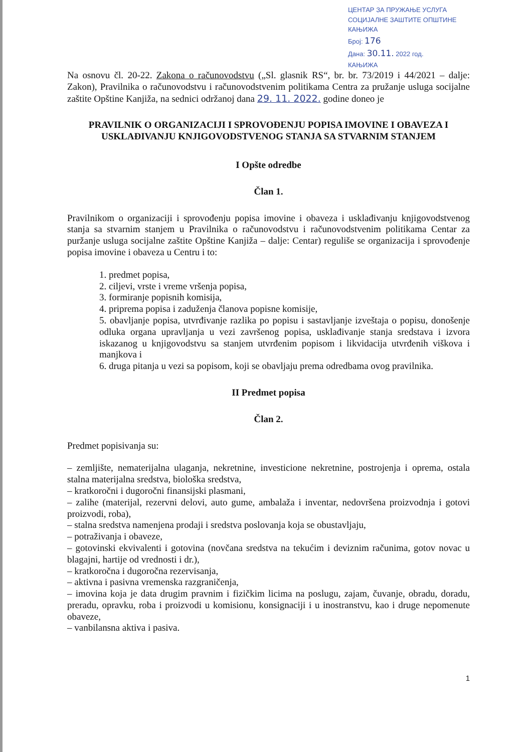ЦЕНТАР ЗА ПРУЖАЊЕ УСЛУГА
СОЦИЈАЛНЕ ЗАШТИТЕ ОПШТИНЕ КАЊИЖА
Број: 176
Дана: 30.11. 2022 год.
КАЊИЖА
Na osnovu čl. 20-22. Zakona o računovodstvu („Sl. glasnik RS“, br. br. 73/2019 i 44/2021 – dalje: Zakon), Pravilnika o računovodstvu i računovodstvenim politikama Centra za pružanje usluga socijalne zaštite Opštine Kanjiža, na sednici održanoj dana 29. 11. 2022. godine doneo je
PRAVILNIK O ORGANIZACIJI I SPROVOĐENJU POPISA IMOVINE I OBAVEZA I USKLAĐIVANJU KNJIGOVODSTVENOG STANJA SA STVARNIM STANJEM
I Opšte odredbe
Član 1.
Pravilnikom o organizaciji i sprovođenju popisa imovine i obaveza i usklađivanju knjigovodstvenog stanja sa stvarnim stanjem u Pravilnika o računovodstvu i računovodstvenim politikama Centar za puržanje usluga socijalne zaštite Opštine Kanjiža – dalje: Centar) reguliše se organizacija i sprovođenje popisa imovine i obaveza u Centru i to:
1. predmet popisa,
2. ciljevi, vrste i vreme vršenja popisa,
3. formiranje popisnih komisija,
4. priprema popisa i zaduženja članova popisne komisije,
5. obavljanje popisa, utvrđivanje razlika po popisu i sastavljanje izveštaja o popisu, donošenje odluka organa upravljanja u vezi završenog popisa, usklađivanje stanja sredstava i izvora iskazanog u knjigovodstvu sa stanjem utvrđenim popisom i likvidacija utvrđenih viškova i manjkova i
6. druga pitanja u vezi sa popisom, koji se obavljaju prema odredbama ovog pravilnika.
II Predmet popisa
Član 2.
Predmet popisivanja su:
– zemljište, nematerijalna ulaganja, nekretnine, investicione nekretnine, postrojenja i oprema, ostala stalna materijalna sredstva, biološka sredstva,
– kratkoročni i dugoročni finansijski plasmani,
– zalihe (materijal, rezervni delovi, auto gume, ambalaža i inventar, nedovršena proizvodnja i gotovi proizvodi, roba),
– stalna sredstva namenjena prodaji i sredstva poslovanja koja se obustavljaju,
– potraživanja i obaveze,
– gotovinski ekvivalenti i gotovina (novčana sredstva na tekućim i deviznim računima, gotov novac u blagajni, hartije od vrednosti i dr.),
– kratkoročna i dugoročna rezervisanja,
– aktivna i pasivna vremenska razgraničenja,
– imovina koja je data drugim pravnim i fizičkim licima na poslugu, zajam, čuvanje, obradu, doradu, preradu, opravku, roba i proizvodi u komisionu, konsignaciji i u inostranstvu, kao i druge nepomenute obaveze,
– vanbilansna aktiva i pasiva.
1